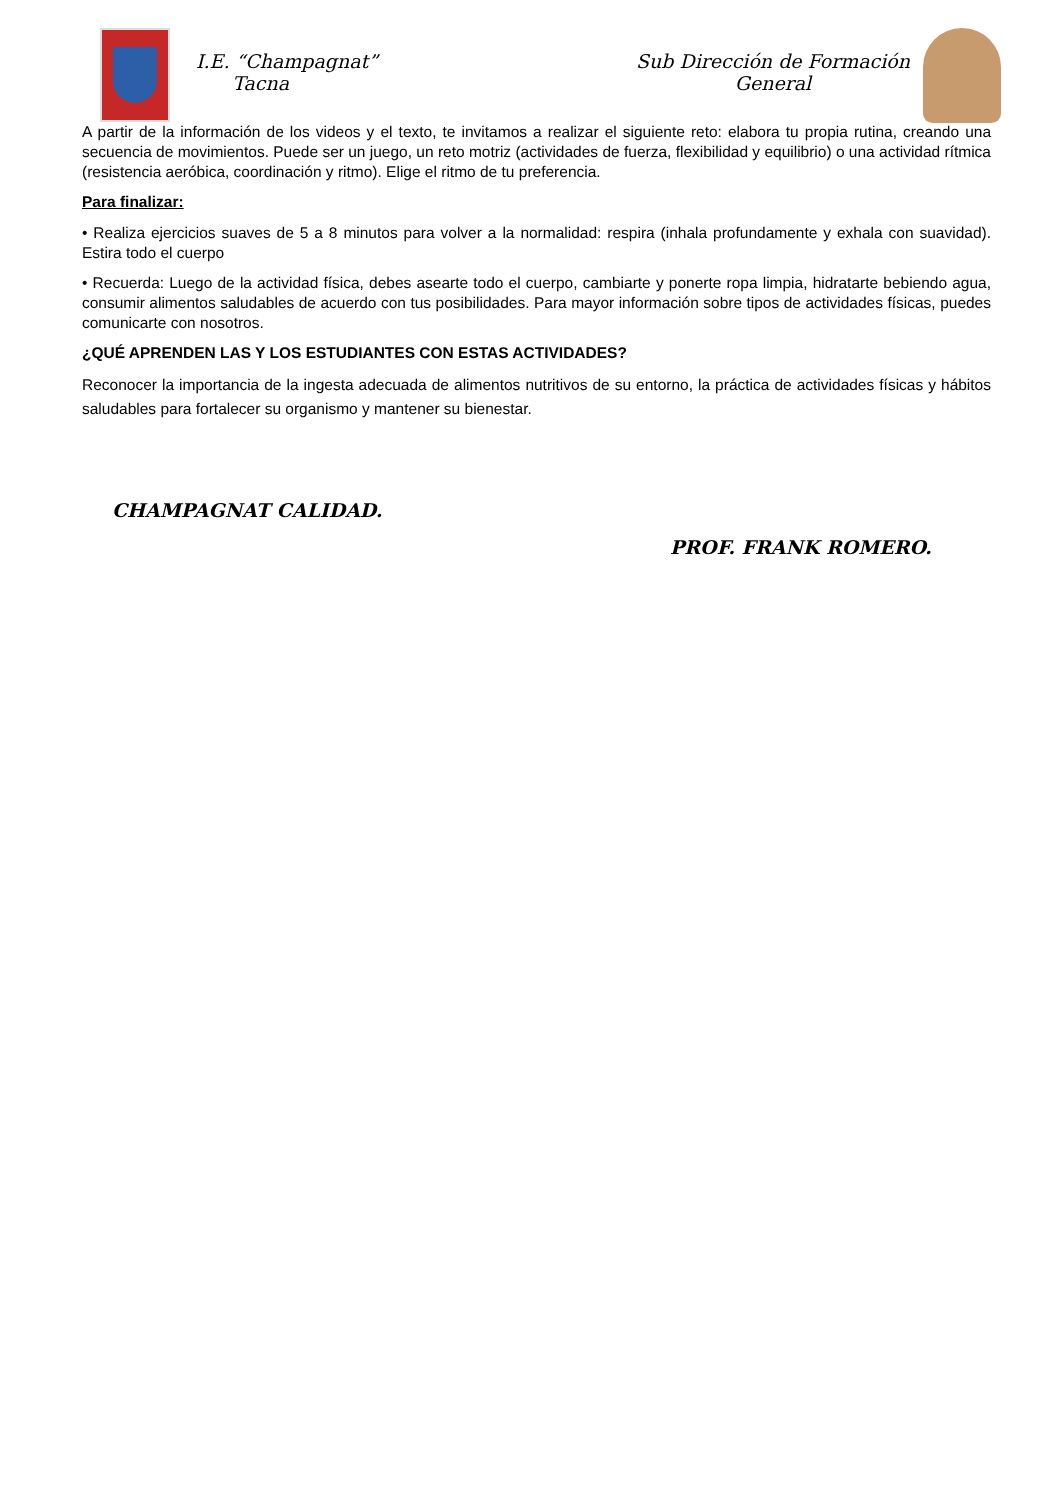I.E. “Champagnat”
Tacna
Sub Dirección de Formación
General
A partir de la información de los videos y el texto, te invitamos a realizar el siguiente reto: elabora tu propia rutina, creando una secuencia de movimientos. Puede ser un juego, un reto motriz (actividades de fuerza, flexibilidad y equilibrio) o una actividad rítmica (resistencia aeróbica, coordinación y ritmo). Elige el ritmo de tu preferencia.
Para finalizar:
• Realiza ejercicios suaves de 5 a 8 minutos para volver a la normalidad: respira (inhala profundamente y exhala con suavidad). Estira todo el cuerpo
• Recuerda: Luego de la actividad física, debes asearte todo el cuerpo, cambiarte y ponerte ropa limpia, hidratarte bebiendo agua, consumir alimentos saludables de acuerdo con tus posibilidades. Para mayor información sobre tipos de actividades físicas, puedes comunicarte con nosotros.
¿QUÉ APRENDEN LAS Y LOS ESTUDIANTES CON ESTAS ACTIVIDADES?
Reconocer la importancia de la ingesta adecuada de alimentos nutritivos de su entorno, la práctica de actividades físicas y hábitos saludables para fortalecer su organismo y mantener su bienestar.
CHAMPAGNAT CALIDAD.
PROF. FRANK ROMERO.